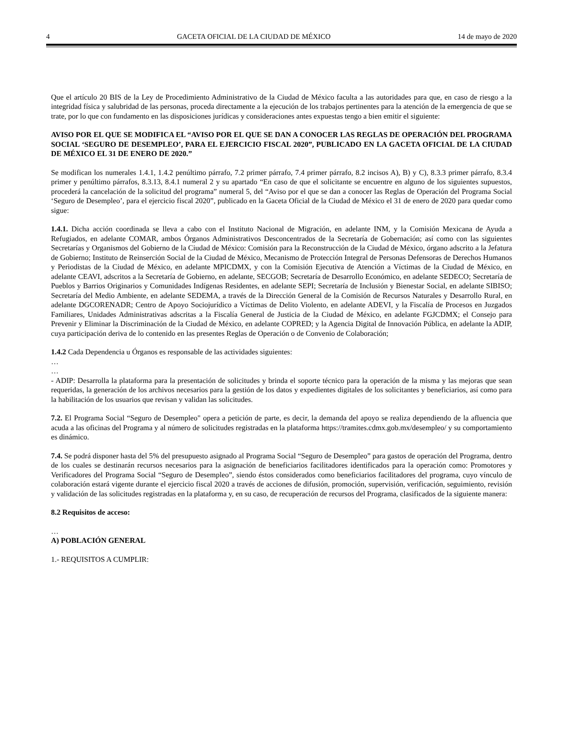4 GACETA OFICIAL DE LA CIUDAD DE MÉXICO 14 de mayo de 2020
Que el artículo 20 BIS de la Ley de Procedimiento Administrativo de la Ciudad de México faculta a las autoridades para que, en caso de riesgo a la integridad física y salubridad de las personas, proceda directamente a la ejecución de los trabajos pertinentes para la atención de la emergencia de que se trate, por lo que con fundamento en las disposiciones jurídicas y consideraciones antes expuestas tengo a bien emitir el siguiente:
AVISO POR EL QUE SE MODIFICA EL “AVISO POR EL QUE SE DAN A CONOCER LAS REGLAS DE OPERACIÓN DEL PROGRAMA SOCIAL ‘SEGURO DE DESEMPLEO’, PARA EL EJERCICIO FISCAL 2020”, PUBLICADO EN LA GACETA OFICIAL DE LA CIUDAD DE MÉXICO EL 31 DE ENERO DE 2020.”
Se modifican los numerales 1.4.1, 1.4.2 penúltimo párrafo, 7.2 primer párrafo, 7.4 primer párrafo, 8.2 incisos A), B) y C), 8.3.3 primer párrafo, 8.3.4 primer y penúltimo párrafos, 8.3.13, 8.4.1 numeral 2 y su apartado “En caso de que el solicitante se encuentre en alguno de los siguientes supuestos, procederá la cancelación de la solicitud del programa” numeral 5, del “Aviso por el que se dan a conocer las Reglas de Operación del Programa Social ‘Seguro de Desempleo’, para el ejercicio fiscal 2020”, publicado en la Gaceta Oficial de la Ciudad de México el 31 de enero de 2020 para quedar como sigue:
1.4.1. Dicha acción coordinada se lleva a cabo con el Instituto Nacional de Migración, en adelante INM, y la Comisión Mexicana de Ayuda a Refugiados, en adelante COMAR, ambos Órganos Administrativos Desconcentrados de la Secretaría de Gobernación; así como con las siguientes Secretarías y Organismos del Gobierno de la Ciudad de México: Comisión para la Reconstrucción de la Ciudad de México, órgano adscrito a la Jefatura de Gobierno; Instituto de Reinserción Social de la Ciudad de México, Mecanismo de Protección Integral de Personas Defensoras de Derechos Humanos y Periodistas de la Ciudad de México, en adelante MPICDMX, y con la Comisión Ejecutiva de Atención a Víctimas de la Ciudad de México, en adelante CEAVI, adscritos a la Secretaría de Gobierno, en adelante, SECGOB; Secretaría de Desarrollo Económico, en adelante SEDECO; Secretaría de Pueblos y Barrios Originarios y Comunidades Indígenas Residentes, en adelante SEPI; Secretaría de Inclusión y Bienestar Social, en adelante SIBISO; Secretaría del Medio Ambiente, en adelante SEDEMA, a través de la Dirección General de la Comisión de Recursos Naturales y Desarrollo Rural, en adelante DGCORENADR; Centro de Apoyo Sociojurídico a Víctimas de Delito Violento, en adelante ADEVI, y la Fiscalía de Procesos en Juzgados Familiares, Unidades Administrativas adscritas a la Fiscalía General de Justicia de la Ciudad de México, en adelante FGJCDMX; el Consejo para Prevenir y Eliminar la Discriminación de la Ciudad de México, en adelante COPRED; y la Agencia Digital de Innovación Pública, en adelante la ADIP, cuya participación deriva de lo contenido en las presentes Reglas de Operación o de Convenio de Colaboración;
1.4.2 Cada Dependencia u Órganos es responsable de las actividades siguientes:
…
…
- ADIP: Desarrolla la plataforma para la presentación de solicitudes y brinda el soporte técnico para la operación de la misma y las mejoras que sean requeridas, la generación de los archivos necesarios para la gestión de los datos y expedientes digitales de los solicitantes y beneficiarios, así como para la habilitación de los usuarios que revisan y validan las solicitudes.
7.2. El Programa Social “Seguro de Desempleo" opera a petición de parte, es decir, la demanda del apoyo se realiza dependiendo de la afluencia que acuda a las oficinas del Programa y al número de solicitudes registradas en la plataforma https://tramites.cdmx.gob.mx/desempleo/ y su comportamiento es dinámico.
7.4. Se podrá disponer hasta del 5% del presupuesto asignado al Programa Social “Seguro de Desempleo” para gastos de operación del Programa, dentro de los cuales se destinarán recursos necesarios para la asignación de beneficiarios facilitadores identificados para la operación como: Promotores y Verificadores del Programa Social “Seguro de Desempleo”, siendo éstos considerados como beneficiarios facilitadores del programa, cuyo vínculo de colaboración estará vigente durante el ejercicio fiscal 2020 a través de acciones de difusión, promoción, supervisión, verificación, seguimiento, revisión y validación de las solicitudes registradas en la plataforma y, en su caso, de recuperación de recursos del Programa, clasificados de la siguiente manera:
8.2 Requisitos de acceso:
…
A) POBLACIÓN GENERAL
1.- REQUISITOS A CUMPLIR: